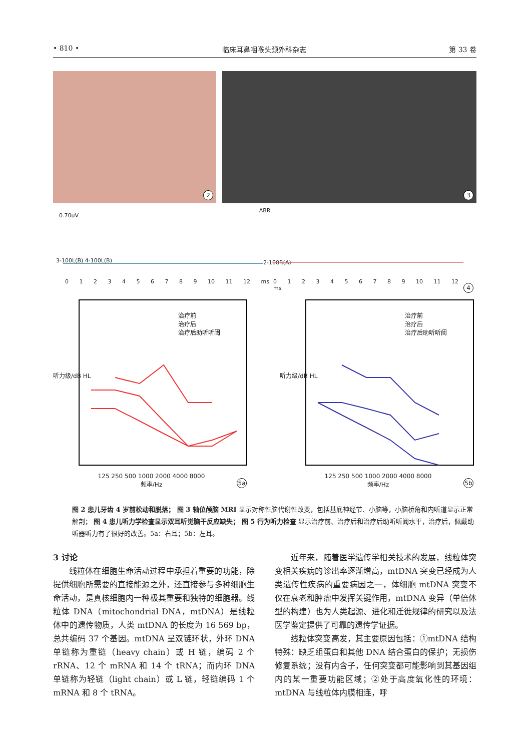• 810 • 临床耳鼻咽喉头颈外科杂志 第 33 卷
2
3
ABR
0.70uV
3-100L(B) 4-100L(B) 2-100R(A)
0 1 2 3 4 5 6 7 8 9 10 11 12 ms
0 1 2 3 4 5 6 7 8 9 10 11 12 ms
4
治疗前
治疗后
治疗后助听听阈
125 250 500 1000 2000 4000 8000
频率/Hz
听力级/dB HL
5a
治疗前
治疗后
治疗后助听听阈
125 250 500 1000 2000 4000 8000
频率/Hz
听力级/dB HL
5b
图 2 患儿牙齿 4 岁前松动和脱落； 图 3 轴位颅脑 MRI 显示对称性脑代谢性改变，包括基底神经节、小脑等，小脑桥角和内听道显示正常解剖； 图 4 患儿听力学检查显示双耳听觉脑干反应缺失； 图 5 行为听力检查 显示治疗前、治疗后和治疗后助听听阈水平，治疗后，佩戴助听器听力有了很好的改善。5a：右耳；5b：左耳。
3 讨论
线粒体在细胞生命活动过程中承担着重要的功能，除提供细胞所需要的直接能源之外，还直接参与多种细胞生命活动，是真核细胞内一种极其重要和独特的细胞器。线粒体 DNA（mitochondrial DNA，mtDNA）是线粒体中的遗传物质，人类 mtDNA 的长度为 16 569 bp，总共编码 37 个基因。mtDNA 呈双链环状，外环 DNA 单链称为重链（heavy chain）或 H 链，编码 2 个 rRNA、12 个 mRNA 和 14 个 tRNA；而内环 DNA 单链称为轻链（light chain）或 L 链，轻链编码 1 个 mRNA 和 8 个 tRNA。
近年来，随着医学遗传学相关技术的发展，线粒体突变相关疾病的诊出率逐渐增高，mtDNA 突变已经成为人类遗传性疾病的重要病因之一，体细胞 mtDNA 突变不仅在衰老和肿瘤中发挥关键作用，mtDNA 变异（单倍体型的构建）也为人类起源、进化和迁徙规律的研究以及法医学鉴定提供了可靠的遗传学证据。
线粒体突变高发，其主要原因包括：①mtDNA 结构特殊：缺乏组蛋白和其他 DNA 结合蛋白的保护；无损伤修复系统；没有内含子，任何突变都可能影响到其基因组内的某一重要功能区域；②处于高度氧化性的环境：mtDNA 与线粒体内膜相连，呼